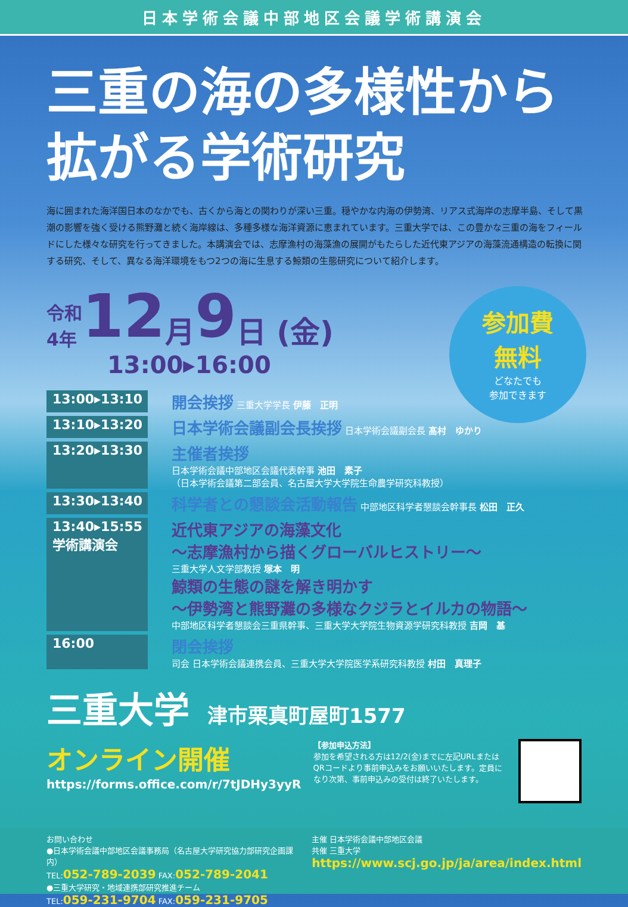日本学術会議中部地区会議学術講演会
三重の海の多様性から
拡がる学術研究
海に囲まれた海洋国日本のなかでも、古くから海との関わりが深い三重。穏やかな内海の伊勢湾、リアス式海岸の志摩半島、そして黒潮の影響を強く受ける熊野灘と続く海岸線は、多種多様な海洋資源に恵まれています。三重大学では、この豊かな三重の海をフィールドにした様々な研究を行ってきました。本講演会では、志摩漁村の海藻漁の展開がもたらした近代東アジアの海藻流通構造の転換に関する研究、そして、異なる海洋環境をもつ2つの海に生息する鯨類の生態研究について紹介します。
参加費
無料
どなたでも
参加できます
令和
4年 12 月 9 日 (金)
13:00▸16:00
13:00▸13:10
開会挨拶 三重大学学長 伊藤　正明
13:10▸13:20
日本学術会議副会長挨拶 日本学術会議副会長 髙村　ゆかり
13:20▸13:30
主催者挨拶
日本学術会議中部地区会議代表幹事 池田　素子
（日本学術会議第二部会員、名古屋大学大学院生命農学研究科教授）
13:30▸13:40
科学者との懇談会活動報告 中部地区科学者懇談会幹事長 松田　正久
13:40▸15:55
学術講演会
近代東アジアの海藻文化
～志摩漁村から描くグローバルヒストリー～
三重大学人文学部教授 塚本　明
鯨類の生態の謎を解き明かす
～伊勢湾と熊野灘の多様なクジラとイルカの物語～
中部地区科学者懇談会三重県幹事、三重大学大学院生物資源学研究科教授 吉岡　基
16:00
閉会挨拶
司会 日本学術会議連携会員、三重大学大学院医学系研究科教授 村田　真理子
三重大学 津市栗真町屋町1577
オンライン開催
https://forms.office.com/r/7tJDHy3yyR
【参加申込方法】
参加を希望される方は12/2(金)までに左記URLまたはQRコードより事前申込みをお願いいたします。定員になり次第、事前申込みの受付は終了いたします。
お問い合わせ
●日本学術会議中部地区会議事務局（名古屋大学研究協力部研究企画課内）
TEL:052-789-2039 FAX:052-789-2041
●三重大学研究・地域連携部研究推進チーム
TEL:059-231-9704 FAX:059-231-9705
主催 日本学術会議中部地区会議
共催 三重大学
https://www.scj.go.jp/ja/area/index.html